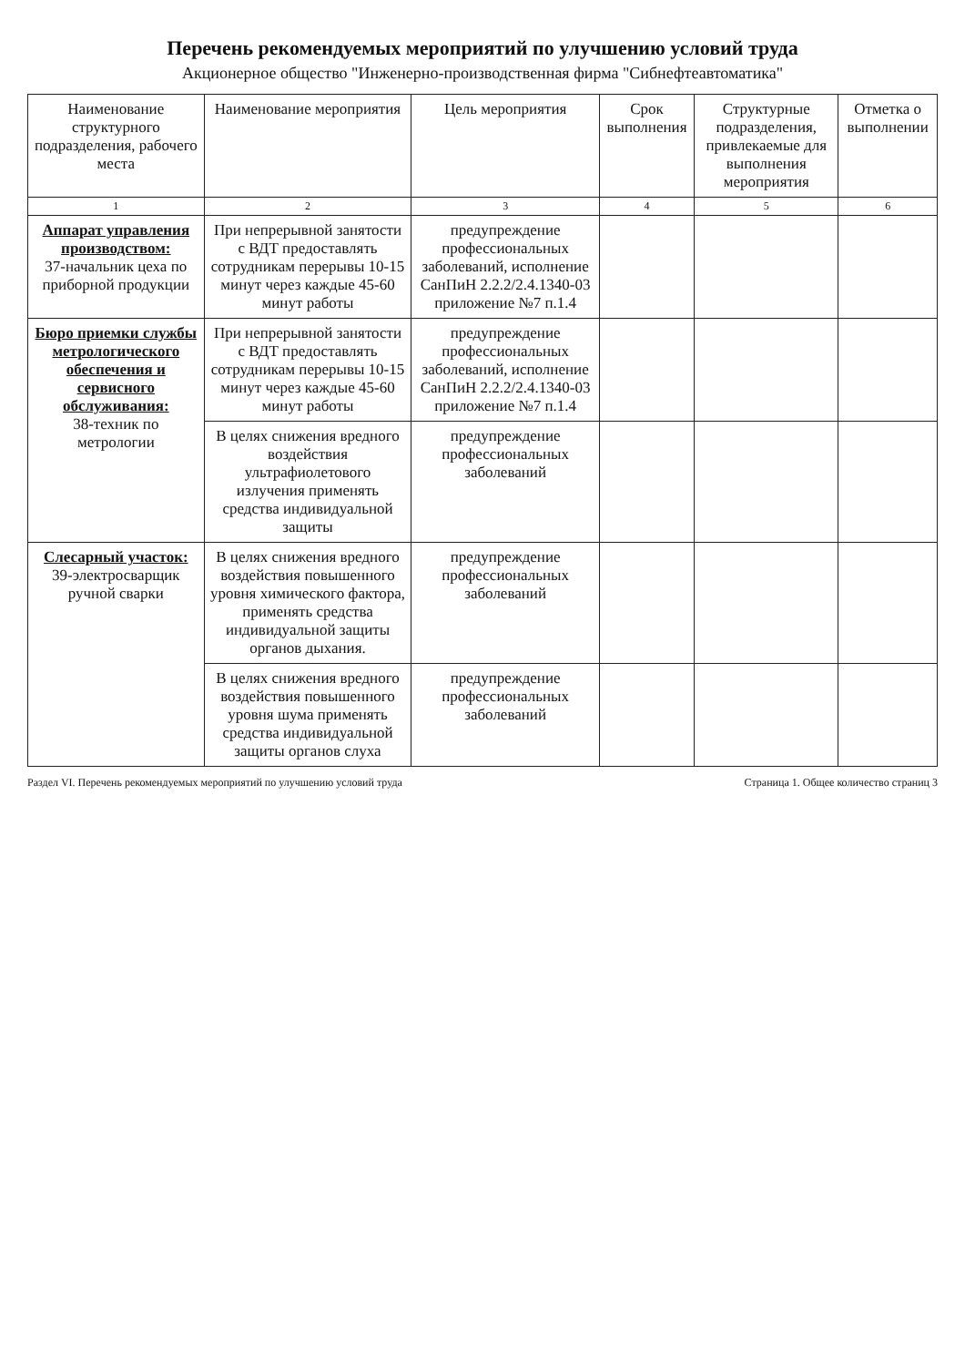Перечень рекомендуемых мероприятий по улучшению условий труда
Акционерное общество "Инженерно-производственная фирма "Сибнефтеавтоматика"
| Наименование структурного подразделения, рабочего места | Наименование мероприятия | Цель мероприятия | Срок выполнения | Структурные подразделения, привлекаемые для выполнения мероприятия | Отметка о выполнении |
| --- | --- | --- | --- | --- | --- |
| 1 | 2 | 3 | 4 | 5 | 6 |
| Аппарат управления производством: 37-начальник цеха по приборной продукции | При непрерывной занятости с ВДТ предоставлять сотрудникам перерывы 10-15 минут через каждые 45-60 минут работы | предупреждение профессиональных заболеваний, исполнение СанПиН 2.2.2/2.4.1340-03 приложение №7 п.1.4 | | | |
| Бюро приемки службы метрологического обеспечения и сервисного обслуживания: 38-техник по метрологии | При непрерывной занятости с ВДТ предоставлять сотрудникам перерывы 10-15 минут через каждые 45-60 минут работы | предупреждение профессиональных заболеваний, исполнение СанПиН 2.2.2/2.4.1340-03 приложение №7 п.1.4 | | | |
| | В целях снижения вредного воздействия ультрафиолетового излучения применять средства индивидуальной защиты | предупреждение профессиональных заболеваний | | | |
| Слесарный участок: 39-электросварщик ручной сварки | В целях снижения вредного воздействия повышенного уровня химического фактора, применять средства индивидуальной защиты органов дыхания. | предупреждение профессиональных заболеваний | | | |
| | В целях снижения вредного воздействия повышенного уровня шума применять средства индивидуальной защиты органов слуха | предупреждение профессиональных заболеваний | | | |
Раздел VI. Перечень рекомендуемых мероприятий по улучшению условий труда Страница 1. Общее количество страниц 3